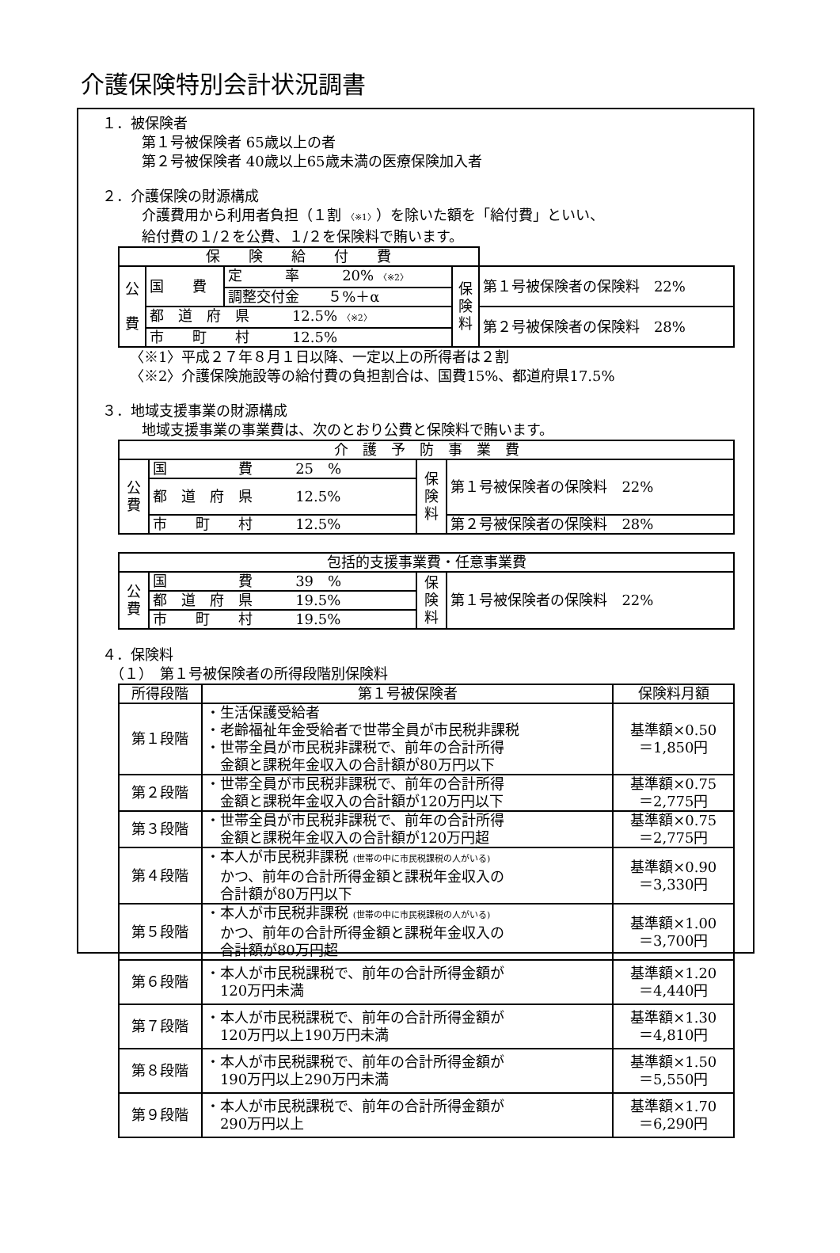介護保険特別会計状況調書
１．被保険者
第１号被保険者 65歳以上の者
第２号被保険者 40歳以上65歳未満の医療保険加入者
２．介護保険の財源構成
介護費用から利用者負担（１割 〈※1〉）を除いた額を「給付費」といい、
給付費の１/２を公費、１/２を保険料で賄います。
| 保 険 給 付 費 | | | | |
| --- | --- | --- | --- | --- |
| 公 費 | 国 費 | 定 率 20% 〈※2〉 | 保 険 料 | 第１号被保険者の保険料 22% |
| | | 調整交付金 ５%＋α | | |
| | 都 道 府 県 12.5% 〈※2〉 | | | 第２号被保険者の保険料 28% |
| | 市 町 村 12.5% | | | |
〈※1〉平成２７年８月１日以降、一定以上の所得者は２割
〈※2〉介護保険施設等の給付費の負担割合は、国費15%、都道府県17.5%
３．地域支援事業の財源構成
地域支援事業の事業費は、次のとおり公費と保険料で賄います。
| 介 護 予 防 事 業 費 | | | |
| --- | --- | --- | --- |
| 公 費 | 国 費 25 % | 保 険 料 | 第１号被保険者の保険料 22% |
| | 都 道 府 県 12.5% | | |
| | 市 町 村 12.5% | | 第２号被保険者の保険料 28% |
| 包括的支援事業費・任意事業費 | | | |
| --- | --- | --- | --- |
| 公 費 | 国 費 39 % | 保 険 料 | 第１号被保険者の保険料 22% |
| | 都 道 府 県 19.5% | | |
| | 市 町 村 19.5% | | |
４．保険料
（１）　第１号被保険者の所得段階別保険料
| 所得段階 | 第１号被保険者 | 保険料月額 |
| --- | --- | --- |
| 第１段階 | ・生活保護受給者 ・老齢福祉年金受給者で世帯全員が市民税非課税 ・世帯全員が市民税非課税で、前年の合計所得 金額と課税年金収入の合計額が80万円以下 | 基準額×0.50 ＝1,850円 |
| 第２段階 | ・世帯全員が市民税非課税で、前年の合計所得 金額と課税年金収入の合計額が120万円以下 | 基準額×0.75 ＝2,775円 |
| 第３段階 | ・世帯全員が市民税非課税で、前年の合計所得 金額と課税年金収入の合計額が120万円超 | 基準額×0.75 ＝2,775円 |
| 第４段階 | ・本人が市民税非課税 (世帯の中に市民税課税の人がいる) かつ、前年の合計所得金額と課税年金収入の 合計額が80万円以下 | 基準額×0.90 ＝3,330円 |
| 第５段階 | ・本人が市民税非課税 (世帯の中に市民税課税の人がいる) かつ、前年の合計所得金額と課税年金収入の 合計額が80万円超 | 基準額×1.00 ＝3,700円 |
| 第６段階 | ・本人が市民税課税で、前年の合計所得金額が 120万円未満 | 基準額×1.20 ＝4,440円 |
| 第７段階 | ・本人が市民税課税で、前年の合計所得金額が 120万円以上190万円未満 | 基準額×1.30 ＝4,810円 |
| 第８段階 | ・本人が市民税課税で、前年の合計所得金額が 190万円以上290万円未満 | 基準額×1.50 ＝5,550円 |
| 第９段階 | ・本人が市民税課税で、前年の合計所得金額が 290万円以上 | 基準額×1.70 ＝6,290円 |